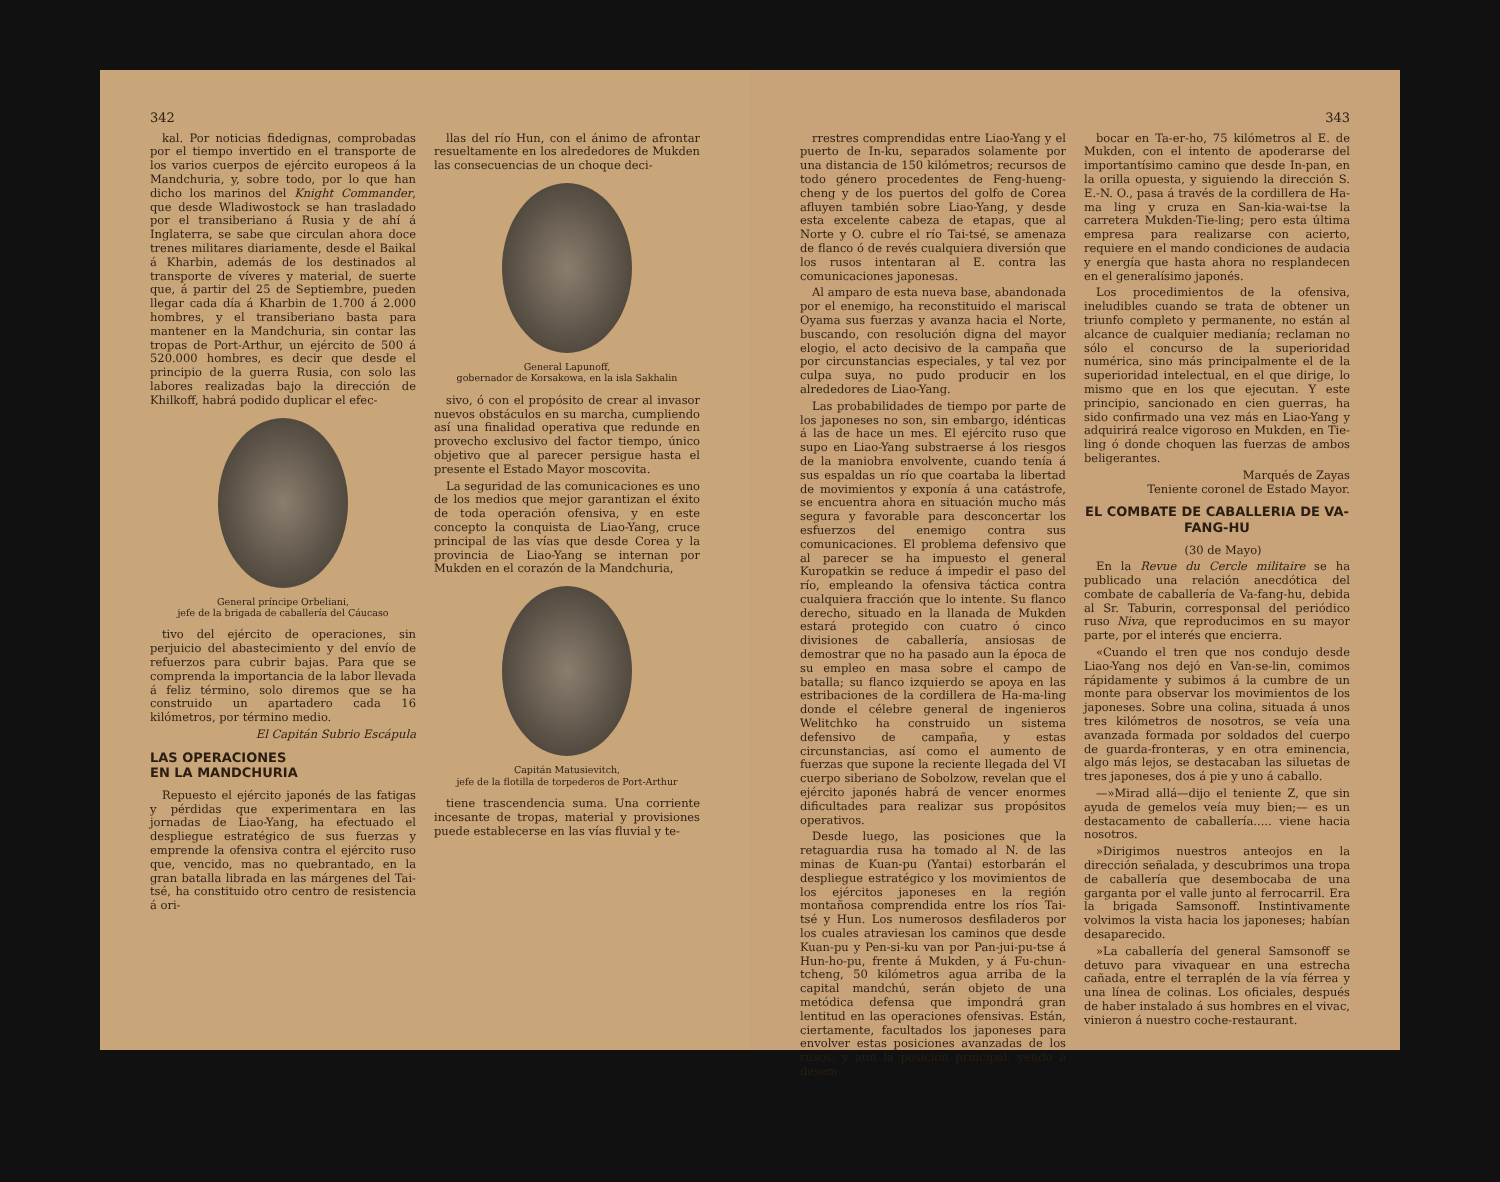342
kal. Por noticias fidedignas, comprobadas por el tiempo invertido en el transporte de los varios cuerpos de ejército europeos á la Mandchuria, y, sobre todo, por lo que han dicho los marinos del Knight Commander, que desde Wladiwostock se han trasladado por el transiberiano á Rusia y de ahí á Inglaterra, se sabe que circulan ahora doce trenes militares diariamente, desde el Baikal á Kharbin, además de los destinados al transporte de víveres y material, de suerte que, á partir del 25 de Septiembre, pueden llegar cada día á Kharbin de 1.700 á 2.000 hombres, y el transiberiano basta para mantener en la Mandchuria, sin contar las tropas de Port-Arthur, un ejército de 500 á 520.000 hombres, es decir que desde el principio de la guerra Rusia, con solo las labores realizadas bajo la dirección de Khilkoff, habrá podido duplicar el efec-
General príncipe Orbeliani,
jefe de la brigada de caballería del Cáucaso
tivo del ejército de operaciones, sin perjuicio del abastecimiento y del envío de refuerzos para cubrir bajas. Para que se comprenda la importancia de la labor llevada á feliz término, solo diremos que se ha construido un apartadero cada 16 kilómetros, por término medio.
El Capitán Subrio Escápula
LAS OPERACIONES
EN LA MANDCHURIA
Repuesto el ejército japonés de las fatigas y pérdidas que experimentara en las jornadas de Liao-Yang, ha efectuado el despliegue estratégico de sus fuerzas y emprende la ofensiva contra el ejército ruso que, vencido, mas no quebrantado, en la gran batalla librada en las márgenes del Tai-tsé, ha constituido otro centro de resistencia á ori-
llas del río Hun, con el ánimo de afrontar resueltamente en los alrededores de Mukden las consecuencias de un choque deci-
General Lapunoff,
gobernador de Korsakowa, en la isla Sakhalin
sivo, ó con el propósito de crear al invasor nuevos obstáculos en su marcha, cumpliendo así una finalidad operativa que redunde en provecho exclusivo del factor tiempo, único objetivo que al parecer persigue hasta el presente el Estado Mayor moscovita.
La seguridad de las comunicaciones es uno de los medios que mejor garantizan el éxito de toda operación ofensiva, y en este concepto la conquista de Liao-Yang, cruce principal de las vías que desde Corea y la provincia de Liao-Yang se internan por Mukden en el corazón de la Mandchuria,
Capitán Matusievitch,
jefe de la flotilla de torpederos de Port-Arthur
tiene trascendencia suma. Una corriente incesante de tropas, material y provisiones puede establecerse en las vías fluvial y te-
343
rrestres comprendidas entre Liao-Yang y el puerto de In-ku, separados solamente por una distancia de 150 kilómetros; recursos de todo género procedentes de Feng-hueng-cheng y de los puertos del golfo de Corea afluyen también sobre Liao-Yang, y desde esta excelente cabeza de etapas, que al Norte y O. cubre el río Tai-tsé, se amenaza de flanco ó de revés cualquiera diversión que los rusos intentaran al E. contra las comunicaciones japonesas.
Al amparo de esta nueva base, abandonada por el enemigo, ha reconstituido el mariscal Oyama sus fuerzas y avanza hacia el Norte, buscando, con resolución digna del mayor elogio, el acto decisivo de la campaña que por circunstancias especiales, y tal vez por culpa suya, no pudo producir en los alrededores de Liao-Yang.
Las probabilidades de tiempo por parte de los japoneses no son, sin embargo, idénticas á las de hace un mes. El ejército ruso que supo en Liao-Yang substraerse á los riesgos de la maniobra envolvente, cuando tenía á sus espaldas un río que coartaba la libertad de movimientos y exponía á una catástrofe, se encuentra ahora en situación mucho más segura y favorable para desconcertar los esfuerzos del enemigo contra sus comunicaciones. El problema defensivo que al parecer se ha impuesto el general Kuropatkin se reduce á impedir el paso del río, empleando la ofensiva táctica contra cualquiera fracción que lo intente. Su flanco derecho, situado en la llanada de Mukden estará protegido con cuatro ó cinco divisiones de caballería, ansiosas de demostrar que no ha pasado aun la época de su empleo en masa sobre el campo de batalla; su flanco izquierdo se apoya en las estribaciones de la cordillera de Ha-ma-ling donde el célebre general de ingenieros Welitchko ha construido un sistema defensivo de campaña, y estas circunstancias, así como el aumento de fuerzas que supone la reciente llegada del VI cuerpo siberiano de Sobolzow, revelan que el ejército japonés habrá de vencer enormes dificultades para realizar sus propósitos operativos.
Desde luego, las posiciones que la retaguardia rusa ha tomado al N. de las minas de Kuan-pu (Yantai) estorbarán el despliegue estratégico y los movimientos de los ejércitos japoneses en la región montañosa comprendida entre los ríos Tai-tsé y Hun. Los numerosos desfiladeros por los cuales atraviesan los caminos que desde Kuan-pu y Pen-si-ku van por Pan-jui-pu-tse á Hun-ho-pu, frente á Mukden, y á Fu-chun-tcheng, 50 kilómetros agua arriba de la capital mandchú, serán objeto de una metódica defensa que impondrá gran lentitud en las operaciones ofensivas. Están, ciertamente, facultados los japoneses para envolver estas posiciones avanzadas de los rusos, y aun la posición principal, yendo á desem-
bocar en Ta-er-ho, 75 kilómetros al E. de Mukden, con el intento de apoderarse del importantísimo camino que desde In-pan, en la orilla opuesta, y siguiendo la dirección S. E.-N. O., pasa á través de la cordillera de Ha-ma ling y cruza en San-kia-wai-tse la carretera Mukden-Tie-ling; pero esta última empresa para realizarse con acierto, requiere en el mando condiciones de audacia y energía que hasta ahora no resplandecen en el generalísimo japonés.
Los procedimientos de la ofensiva, ineludibles cuando se trata de obtener un triunfo completo y permanente, no están al alcance de cualquier medianía; reclaman no sólo el concurso de la superioridad numérica, sino más principalmente el de la superioridad intelectual, en el que dirige, lo mismo que en los que ejecutan. Y este principio, sancionado en cien guerras, ha sido confirmado una vez más en Liao-Yang y adquirirá realce vigoroso en Mukden, en Tie-ling ó donde choquen las fuerzas de ambos beligerantes.
Marqués de Zayas
Teniente coronel de Estado Mayor.
EL COMBATE DE CABALLERIA DE VA-FANG-HU
(30 de Mayo)
En la Revue du Cercle militaire se ha publicado una relación anecdótica del combate de caballería de Va-fang-hu, debida al Sr. Taburin, corresponsal del periódico ruso Niva, que reproducimos en su mayor parte, por el interés que encierra.
«Cuando el tren que nos condujo desde Liao-Yang nos dejó en Van-se-lin, comimos rápidamente y subimos á la cumbre de un monte para observar los movimientos de los japoneses. Sobre una colina, situada á unos tres kilómetros de nosotros, se veía una avanzada formada por soldados del cuerpo de guarda-fronteras, y en otra eminencia, algo más lejos, se destacaban las siluetas de tres japoneses, dos á pie y uno á caballo.
—»Mirad allá—dijo el teniente Z, que sin ayuda de gemelos veía muy bien;— es un destacamento de caballería..... viene hacia nosotros.
»Dirigimos nuestros anteojos en la dirección señalada, y descubrimos una tropa de caballería que desembocaba de una garganta por el valle junto al ferrocarril. Era la brigada Samsonoff. Instintivamente volvimos la vista hacia los japoneses; habían desaparecido.
»La caballería del general Samsonoff se detuvo para vivaquear en una estrecha cañada, entre el terraplén de la vía férrea y una línea de colinas. Los oficiales, después de haber instalado á sus hombres en el vivac, vinieron á nuestro coche-restaurant.